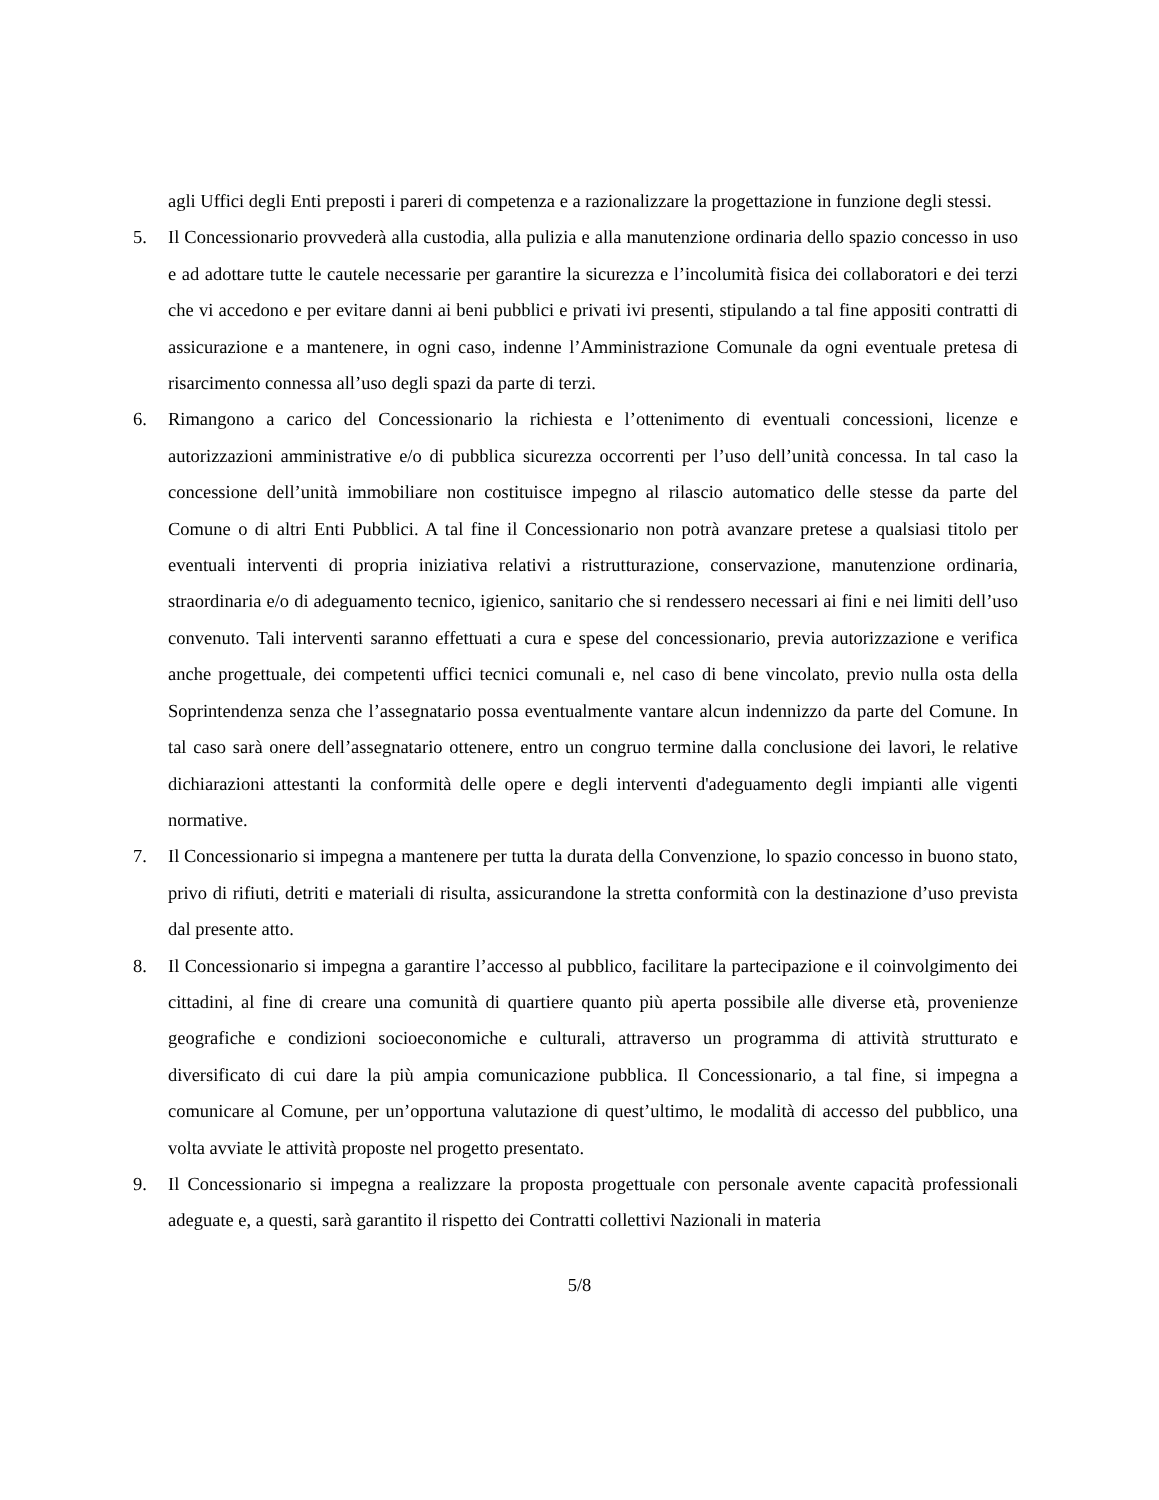agli Uffici degli Enti preposti i pareri di competenza e a razionalizzare la progettazione in funzione degli stessi.
5. Il Concessionario provvederà alla custodia, alla pulizia e alla manutenzione ordinaria dello spazio concesso in uso e ad adottare tutte le cautele necessarie per garantire la sicurezza e l’incolumità fisica dei collaboratori e dei terzi che vi accedono e per evitare danni ai beni pubblici e privati ivi presenti, stipulando a tal fine appositi contratti di assicurazione e a mantenere, in ogni caso, indenne l’Amministrazione Comunale da ogni eventuale pretesa di risarcimento connessa all’uso degli spazi da parte di terzi.
6. Rimangono a carico del Concessionario la richiesta e l’ottenimento di eventuali concessioni, licenze e autorizzazioni amministrative e/o di pubblica sicurezza occorrenti per l’uso dell’unità concessa. In tal caso la concessione dell’unità immobiliare non costituisce impegno al rilascio automatico delle stesse da parte del Comune o di altri Enti Pubblici. A tal fine il Concessionario non potrà avanzare pretese a qualsiasi titolo per eventuali interventi di propria iniziativa relativi a ristrutturazione, conservazione, manutenzione ordinaria, straordinaria e/o di adeguamento tecnico, igienico, sanitario che si rendessero necessari ai fini e nei limiti dell’uso convenuto. Tali interventi saranno effettuati a cura e spese del concessionario, previa autorizzazione e verifica anche progettuale, dei competenti uffici tecnici comunali e, nel caso di bene vincolato, previo nulla osta della Soprintendenza senza che l’assegnatario possa eventualmente vantare alcun indennizzo da parte del Comune. In tal caso sarà onere dell’assegnatario ottenere, entro un congruo termine dalla conclusione dei lavori, le relative dichiarazioni attestanti la conformità delle opere e degli interventi d'adeguamento degli impianti alle vigenti normative.
7. Il Concessionario si impegna a mantenere per tutta la durata della Convenzione, lo spazio concesso in buono stato, privo di rifiuti, detriti e materiali di risulta, assicurandone la stretta conformità con la destinazione d’uso prevista dal presente atto.
8. Il Concessionario si impegna a garantire l’accesso al pubblico, facilitare la partecipazione e il coinvolgimento dei cittadini, al fine di creare una comunità di quartiere quanto più aperta possibile alle diverse età, provenienze geografiche e condizioni socioeconomiche e culturali, attraverso un programma di attività strutturato e diversificato di cui dare la più ampia comunicazione pubblica. Il Concessionario, a tal fine, si impegna a comunicare al Comune, per un’opportuna valutazione di quest’ultimo, le modalità di accesso del pubblico, una volta avviate le attività proposte nel progetto presentato.
9. Il Concessionario si impegna a realizzare la proposta progettuale con personale avente capacità professionali adeguate e, a questi, sarà garantito il rispetto dei Contratti collettivi Nazionali in materia
5/8